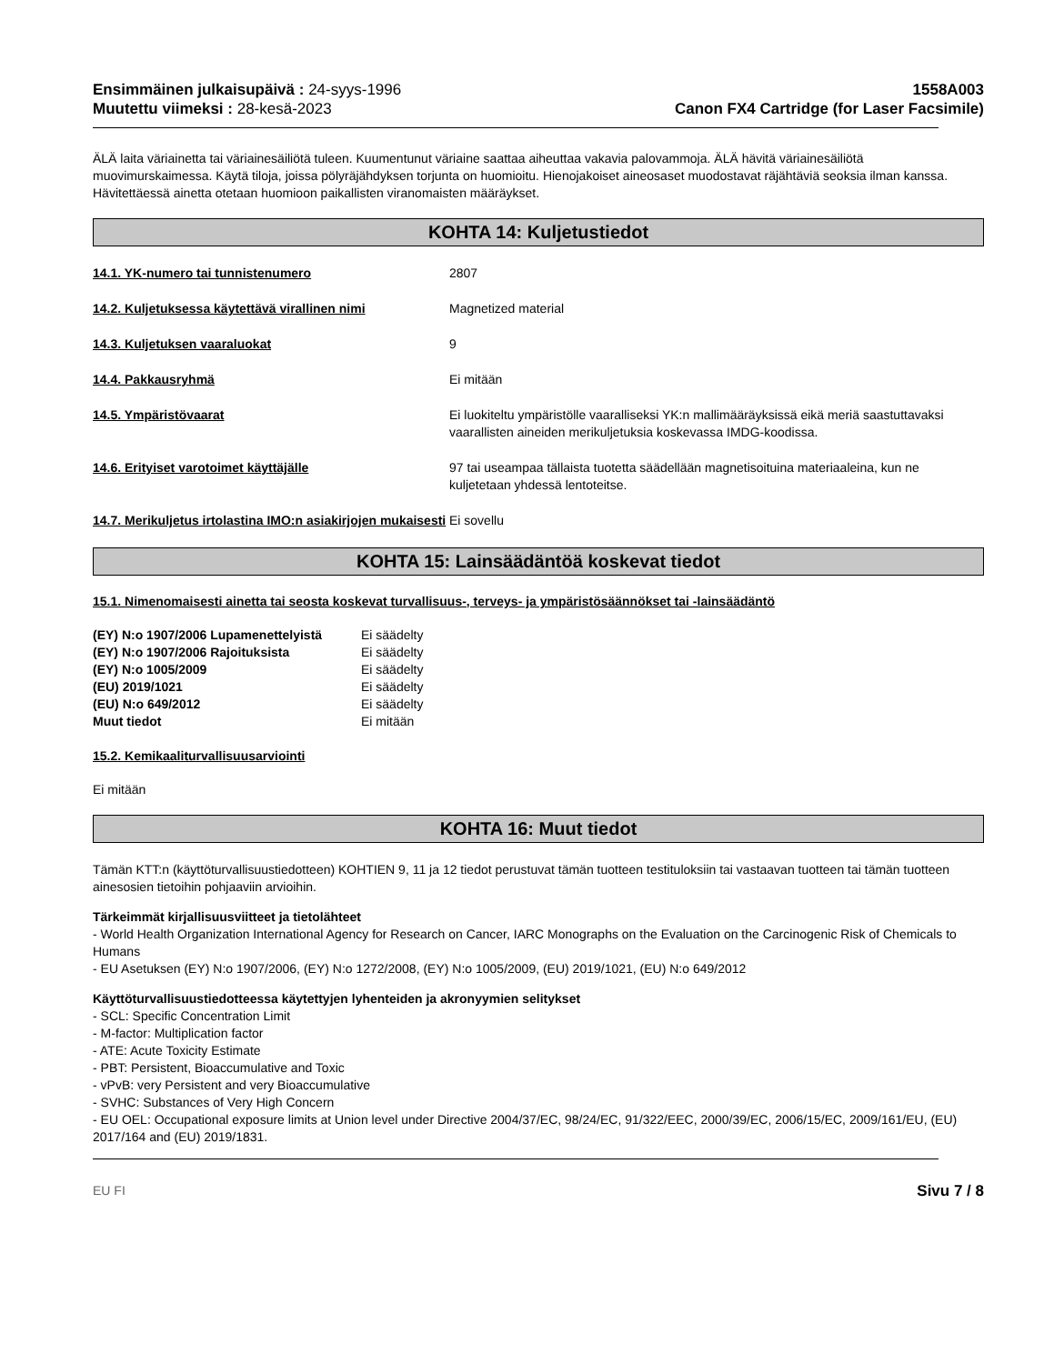Ensimmäinen julkaisupäivä : 24-syys-1996
Muutettu viimeksi : 28-kesä-2023
1558A003
Canon FX4 Cartridge (for Laser Facsimile)
ÄLÄ laita väriainetta tai väriainesäiliötä tuleen. Kuumentunut väriaine saattaa aiheuttaa vakavia palovammoja. ÄLÄ hävitä väriainesäiliötä muovimurskaimessa. Käytä tiloja, joissa pölyräjähdyksen torjunta on huomioitu. Hienojakoiset aineosaset muodostavat räjähtäviä seoksia ilman kanssa. Hävitettäessä ainetta otetaan huomioon paikallisten viranomaisten määräykset.
KOHTA 14: Kuljetustiedot
14.1. YK-numero tai tunnistenumero 2807
14.2. Kuljetuksessa käytettävä virallinen nimi Magnetized material
14.3. Kuljetuksen vaaraluokat 9
14.4. Pakkausryhmä Ei mitään
14.5. Ympäristövaarat Ei luokiteltu ympäristölle vaaralliseksi YK:n mallimääräyksissä eikä meriä saastuttavaksi vaarallisten aineiden merikuljetuksia koskevassa IMDG-koodissa.
14.6. Erityiset varotoimet käyttäjälle 97 tai useampaa tällaista tuotetta säädellään magnetisoituina materiaaleina, kun ne kuljetetaan yhdessä lentoteitse.
14.7. Merikuljetus irtolastina IMO:n asiakirjojen mukaisesti
Ei sovellu
KOHTA 15: Lainsäädäntöä koskevat tiedot
15.1. Nimenomaisesti ainetta tai seosta koskevat turvallisuus-, terveys- ja ympäristösäännökset tai -lainsäädäntö
| (EY) N:o 1907/2006 Lupamenettelyistä | Ei säädelty |
| (EY) N:o 1907/2006 Rajoituksista | Ei säädelty |
| (EY) N:o 1005/2009 | Ei säädelty |
| (EU) 2019/1021 | Ei säädelty |
| (EU) N:o 649/2012 | Ei säädelty |
| Muut tiedot | Ei mitään |
15.2. Kemikaaliturvallisuusarviointi
Ei mitään
KOHTA 16: Muut tiedot
Tämän KTT:n (käyttöturvallisuustiedotteen) KOHTIEN 9, 11 ja 12 tiedot perustuvat tämän tuotteen testituloksiin tai vastaavan tuotteen tai tämän tuotteen ainesosien tietoihin pohjaaviin arvioihin.
Tärkeimmät kirjallisuusviitteet ja tietolähteet
- World Health Organization International Agency for Research on Cancer, IARC Monographs on the Evaluation on the Carcinogenic Risk of Chemicals to Humans
- EU Asetuksen (EY) N:o 1907/2006, (EY) N:o 1272/2008, (EY) N:o 1005/2009, (EU) 2019/1021, (EU) N:o 649/2012
Käyttöturvallisuustiedotteessa käytettyjen lyhenteiden ja akronyymien selitykset
- SCL: Specific Concentration Limit
- M-factor: Multiplication factor
- ATE: Acute Toxicity Estimate
- PBT: Persistent, Bioaccumulative and Toxic
- vPvB: very Persistent and very Bioaccumulative
- SVHC: Substances of Very High Concern
- EU OEL: Occupational exposure limits at Union level under Directive 2004/37/EC, 98/24/EC, 91/322/EEC, 2000/39/EC, 2006/15/EC, 2009/161/EU, (EU) 2017/164 and (EU) 2019/1831.
EU FI Sivu 7 / 8